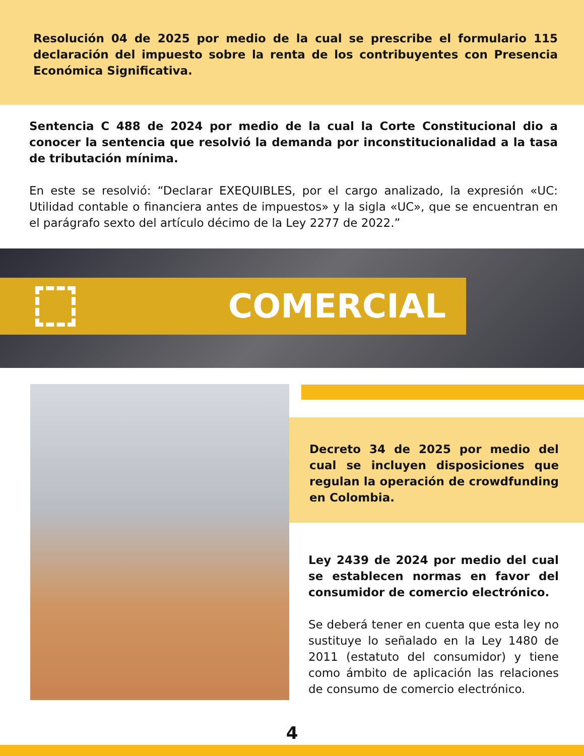Resolución 04 de 2025 por medio de la cual se prescribe el formulario 115 declaración del impuesto sobre la renta de los contribuyentes con Presencia Económica Significativa.
Sentencia C 488 de 2024 por medio de la cual la Corte Constitucional dio a conocer la sentencia que resolvió la demanda por inconstitucionalidad a la tasa de tributación mínima.
En este se resolvió: “Declarar EXEQUIBLES, por el cargo analizado, la expresión «UC: Utilidad contable o financiera antes de impuestos» y la sigla «UC», que se encuentran en el parágrafo sexto del artículo décimo de la Ley 2277 de 2022.”
COMERCIAL
Decreto 34 de 2025 por medio del cual se incluyen disposiciones que regulan la operación de crowdfunding en Colombia.
Ley 2439 de 2024 por medio del cual se establecen normas en favor del consumidor de comercio electrónico.
Se deberá tener en cuenta que esta ley no sustituye lo señalado en la Ley 1480 de 2011 (estatuto del consumidor) y tiene como ámbito de aplicación las relaciones de consumo de comercio electrónico.
4